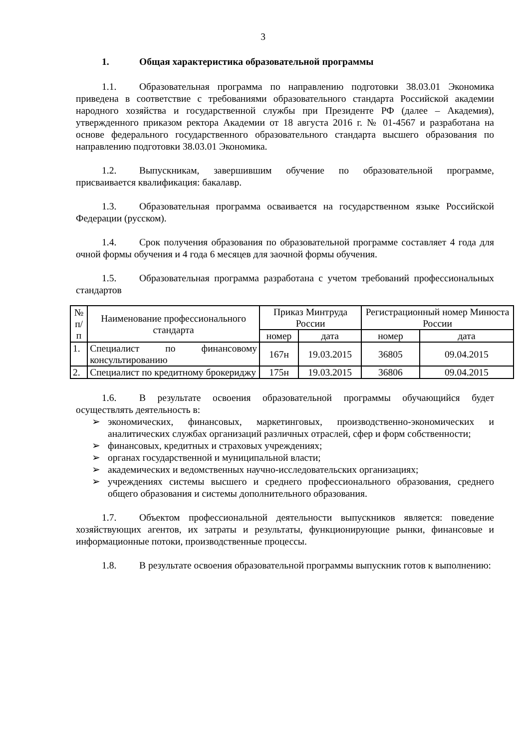3
1. Общая характеристика образовательной программы
1.1. Образовательная программа по направлению подготовки 38.03.01 Экономика приведена в соответствие с требованиями образовательного стандарта Российской академии народного хозяйства и государственной службы при Президенте РФ (далее – Академия), утвержденного приказом ректора Академии от 18 августа 2016 г. № 01-4567 и разработана на основе федерального государственного образовательного стандарта высшего образования по направлению подготовки 38.03.01 Экономика.
1.2. Выпускникам, завершившим обучение по образовательной программе, присваивается квалификация: бакалавр.
1.3. Образовательная программа осваивается на государственном языке Российской Федерации (русском).
1.4. Срок получения образования по образовательной программе составляет 4 года для очной формы обучения и 4 года 6 месяцев для заочной формы обучения.
1.5. Образовательная программа разработана с учетом требований профессиональных стандартов
| № п/п | Наименование профессионального стандарта | Приказ Минтруда России | | Регистрационный номер Минюста России | |
| --- | --- | --- | --- | --- | --- |
| | | номер | дата | номер | дата |
| 1. | Специалист по финансовому консультированию | 167н | 19.03.2015 | 36805 | 09.04.2015 |
| 2. | Специалист по кредитному брокериджу | 175н | 19.03.2015 | 36806 | 09.04.2015 |
1.6. В результате освоения образовательной программы обучающийся будет осуществлять деятельность в:
➢ экономических, финансовых, маркетинговых, производственно-экономических и аналитических службах организаций различных отраслей, сфер и форм собственности;
➢ финансовых, кредитных и страховых учреждениях;
➢ органах государственной и муниципальной власти;
➢ академических и ведомственных научно-исследовательских организациях;
➢ учреждениях системы высшего и среднего профессионального образования, среднего общего образования и системы дополнительного образования.
1.7. Объектом профессиональной деятельности выпускников является: поведение хозяйствующих агентов, их затраты и результаты, функционирующие рынки, финансовые и информационные потоки, производственные процессы.
1.8. В результате освоения образовательной программы выпускник готов к выполнению: